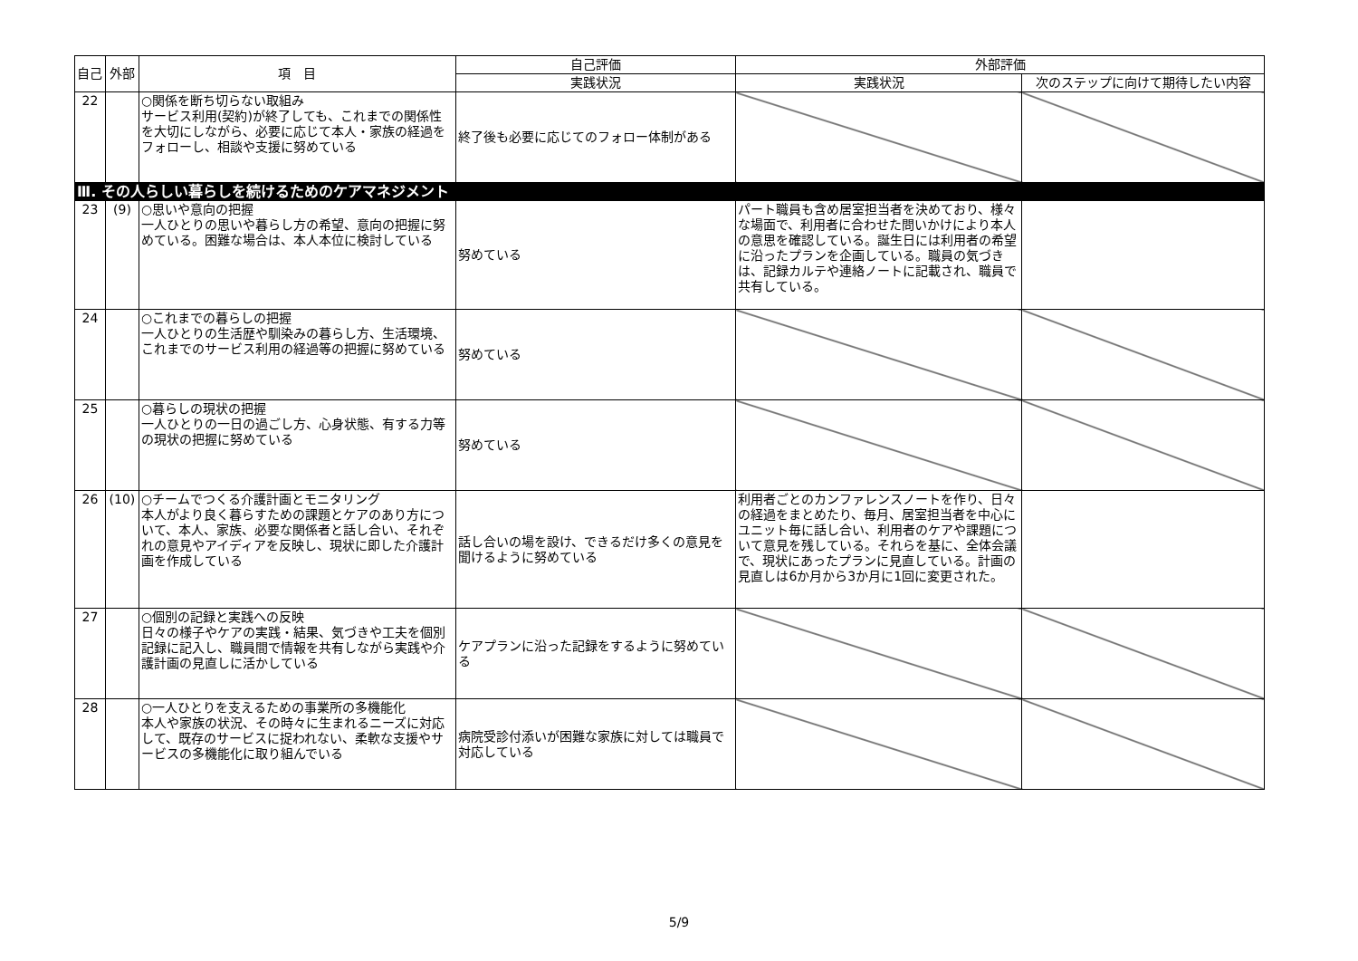| 自己 | 外部 | 項 目 | 自己評価 | 外部評価 | |
| --- | --- | --- | --- | --- | --- |
| | | | 実践状況 | 実践状況 | 次のステップに向けて期待したい内容 |
| 22 | | ○関係を断ち切らない取組み サービス利用(契約)が終了しても、これまでの関係性を大切にしながら、必要に応じて本人・家族の経過をフォローし、相談や支援に努めている | 終了後も必要に応じてのフォロー体制がある | | |
| Ⅲ. その人らしい暮らしを続けるためのケアマネジメント | | | | | |
| 23 | (9) | ○思いや意向の把握 一人ひとりの思いや暮らし方の希望、意向の把握に努めている。困難な場合は、本人本位に検討している | 努めている | パート職員も含め居室担当者を決めており、様々な場面で、利用者に合わせた問いかけにより本人の意思を確認している。誕生日には利用者の希望に沿ったプランを企画している。職員の気づきは、記録カルテや連絡ノートに記載され、職員で共有している。 | |
| 24 | | ○これまでの暮らしの把握 一人ひとりの生活歴や馴染みの暮らし方、生活環境、これまでのサービス利用の経過等の把握に努めている | 努めている | | |
| 25 | | ○暮らしの現状の把握 一人ひとりの一日の過ごし方、心身状態、有する力等の現状の把握に努めている | 努めている | | |
| 26 | (10) | ○チームでつくる介護計画とモニタリング 本人がより良く暮らすための課題とケアのあり方について、本人、家族、必要な関係者と話し合い、それぞれの意見やアイディアを反映し、現状に即した介護計画を作成している | 話し合いの場を設け、できるだけ多くの意見を聞けるように努めている | 利用者ごとのカンファレンスノートを作り、日々の経過をまとめたり、毎月、居室担当者を中心にユニット毎に話し合い、利用者のケアや課題について意見を残している。それらを基に、全体会議で、現状にあったプランに見直している。計画の見直しは6か月から3か月に1回に変更された。 | |
| 27 | | ○個別の記録と実践への反映 日々の様子やケアの実践・結果、気づきや工夫を個別記録に記入し、職員間で情報を共有しながら実践や介護計画の見直しに活かしている | ケアプランに沿った記録をするように努めている | | |
| 28 | | ○一人ひとりを支えるための事業所の多機能化 本人や家族の状況、その時々に生まれるニーズに対応して、既存のサービスに捉われない、柔軟な支援やサービスの多機能化に取り組んでいる | 病院受診付添いが困難な家族に対しては職員で対応している | | |
5/9